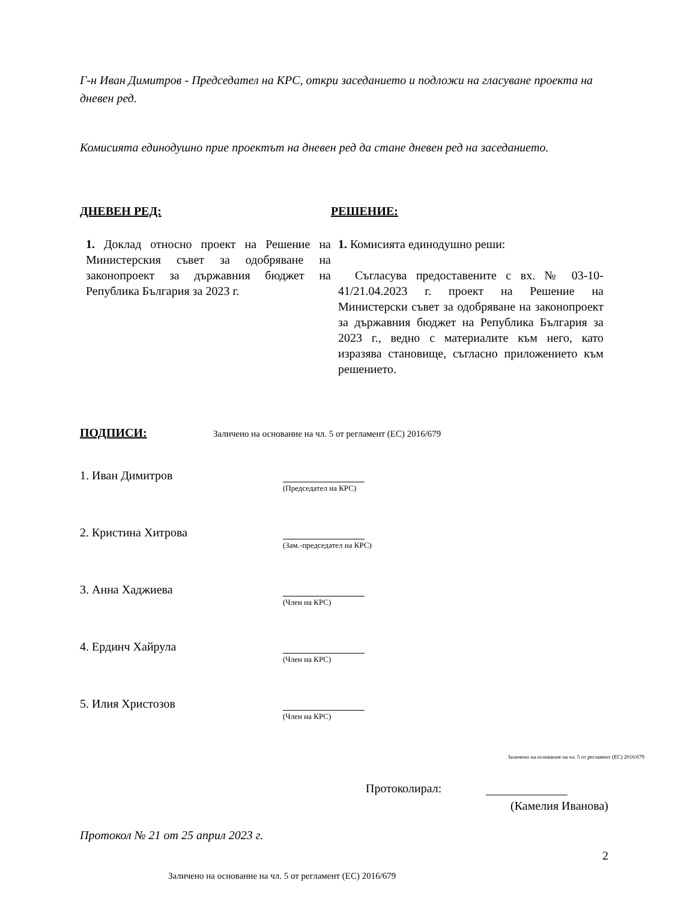Г-н Иван Димитров - Председател на КРС, откри заседанието и подложи на гласуване проекта на дневен ред.
Комисията единодушно прие проектът на дневен ред да стане дневен ред на заседанието.
ДНЕВЕН РЕД: РЕШЕНИЕ:
1. Доклад относно проект на Решение на Министерския съвет за одобряване на законопроект за държавния бюджет на Република България за 2023 г.
1. Комисията единодушно реши:
Съгласува предоставените с вх. № 03-10-41/21.04.2023 г. проект на Решение на Министерски съвет за одобряване на законопроект за държавния бюджет на Република България за 2023 г., ведно с материалите към него, като изразява становище, съгласно приложението към решението.
ПОДПИСИ: Заличено на основание на чл. 5 от регламент (ЕС) 2016/679
1. Иван Димитров
(Председател на КРС)
2. Кристина Хитрова
(Зам.-председател на КРС)
3. Анна Хаджиева
(Член на КРС)
4. Ердинч Хайрула
(Член на КРС)
5. Илия Христозов
(Член на КРС)
Заличено на основание на чл. 5 от регламент (ЕС) 2016/679
Протоколирал:
(Камелия Иванова)
Протокол № 21 от 25 април 2023 г.
2
Заличено на основание на чл. 5 от регламент (ЕС) 2016/679